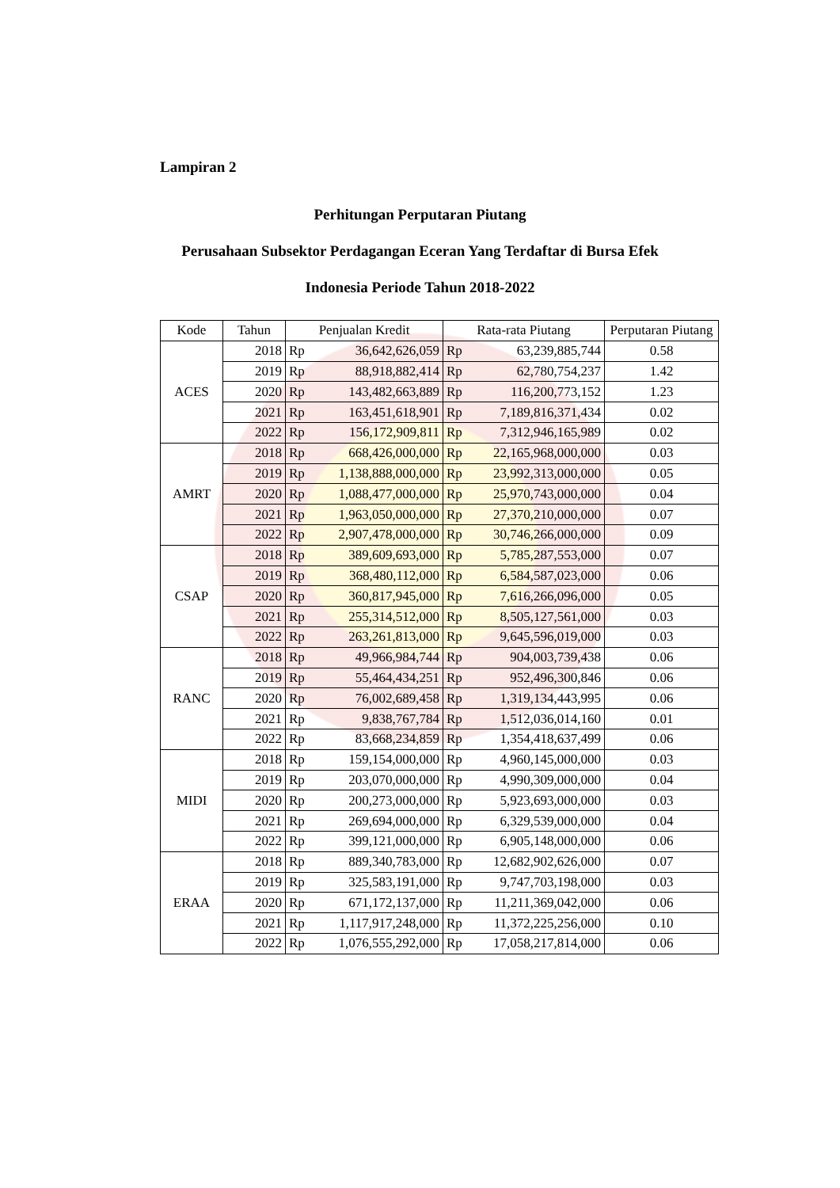Lampiran 2
Perhitungan Perputaran Piutang
Perusahaan Subsektor Perdagangan Eceran Yang Terdaftar di Bursa Efek
Indonesia Periode Tahun 2018-2022
| Kode | Tahun | Penjualan Kredit | Rata-rata Piutang | Perputaran Piutang |
| --- | --- | --- | --- | --- |
| ACES | 2018 | Rp 36,642,626,059 | Rp 63,239,885,744 | 0.58 |
| | 2019 | Rp 88,918,882,414 | Rp 62,780,754,237 | 1.42 |
| | 2020 | Rp 143,482,663,889 | Rp 116,200,773,152 | 1.23 |
| | 2021 | Rp 163,451,618,901 | Rp 7,189,816,371,434 | 0.02 |
| | 2022 | Rp 156,172,909,811 | Rp 7,312,946,165,989 | 0.02 |
| AMRT | 2018 | Rp 668,426,000,000 | Rp 22,165,968,000,000 | 0.03 |
| | 2019 | Rp 1,138,888,000,000 | Rp 23,992,313,000,000 | 0.05 |
| | 2020 | Rp 1,088,477,000,000 | Rp 25,970,743,000,000 | 0.04 |
| | 2021 | Rp 1,963,050,000,000 | Rp 27,370,210,000,000 | 0.07 |
| | 2022 | Rp 2,907,478,000,000 | Rp 30,746,266,000,000 | 0.09 |
| CSAP | 2018 | Rp 389,609,693,000 | Rp 5,785,287,553,000 | 0.07 |
| | 2019 | Rp 368,480,112,000 | Rp 6,584,587,023,000 | 0.06 |
| | 2020 | Rp 360,817,945,000 | Rp 7,616,266,096,000 | 0.05 |
| | 2021 | Rp 255,314,512,000 | Rp 8,505,127,561,000 | 0.03 |
| | 2022 | Rp 263,261,813,000 | Rp 9,645,596,019,000 | 0.03 |
| RANC | 2018 | Rp 49,966,984,744 | Rp 904,003,739,438 | 0.06 |
| | 2019 | Rp 55,464,434,251 | Rp 952,496,300,846 | 0.06 |
| | 2020 | Rp 76,002,689,458 | Rp 1,319,134,443,995 | 0.06 |
| | 2021 | Rp 9,838,767,784 | Rp 1,512,036,014,160 | 0.01 |
| | 2022 | Rp 83,668,234,859 | Rp 1,354,418,637,499 | 0.06 |
| MIDI | 2018 | Rp 159,154,000,000 | Rp 4,960,145,000,000 | 0.03 |
| | 2019 | Rp 203,070,000,000 | Rp 4,990,309,000,000 | 0.04 |
| | 2020 | Rp 200,273,000,000 | Rp 5,923,693,000,000 | 0.03 |
| | 2021 | Rp 269,694,000,000 | Rp 6,329,539,000,000 | 0.04 |
| | 2022 | Rp 399,121,000,000 | Rp 6,905,148,000,000 | 0.06 |
| ERAA | 2018 | Rp 889,340,783,000 | Rp 12,682,902,626,000 | 0.07 |
| | 2019 | Rp 325,583,191,000 | Rp 9,747,703,198,000 | 0.03 |
| | 2020 | Rp 671,172,137,000 | Rp 11,211,369,042,000 | 0.06 |
| | 2021 | Rp 1,117,917,248,000 | Rp 11,372,225,256,000 | 0.10 |
| | 2022 | Rp 1,076,555,292,000 | Rp 17,058,217,814,000 | 0.06 |